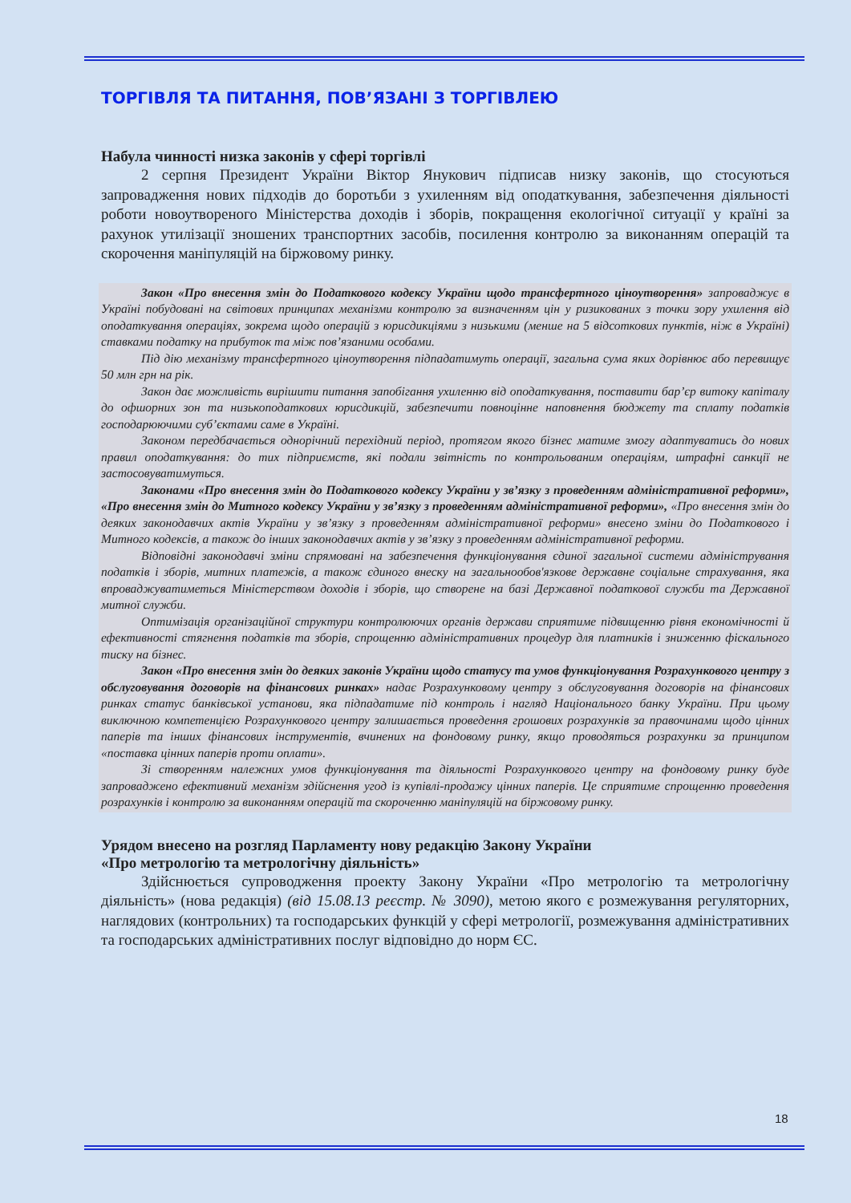ТОРГІВЛЯ ТА ПИТАННЯ, ПОВ’ЯЗАНІ З ТОРГІВЛЕЮ
Набула чинності низка законів у сфері торгівлі
2 серпня Президент України Віктор Янукович підписав низку законів, що стосуються запровадження нових підходів до боротьби з ухиленням від оподаткування, забезпечення діяльності роботи новоутвореного Міністерства доходів і зборів, покращення екологічної ситуації у країні за рахунок утилізації зношених транспортних засобів, посилення контролю за виконанням операцій та скорочення маніпуляцій на біржовому ринку.
Закон «Про внесення змін до Податкового кодексу України щодо трансфертного ціноутворення» запроваджує в Україні побудовані на світових принципах механізми контролю за визначенням цін у ризикованих з точки зору ухилення від оподаткування операціях, зокрема щодо операцій з юрисдикціями з низькими (менше на 5 відсоткових пунктів, ніж в Україні) ставками податку на прибуток та між пов’язаними особами.
Під дію механізму трансфертного ціноутворення підпадатимуть операції, загальна сума яких дорівнює або перевищує 50 млн грн на рік.
Закон дає можливість вирішити питання запобігання ухиленню від оподаткування, поставити бар’єр витоку капіталу до офшорних зон та низькоподаткових юрисдикцій, забезпечити повноцінне наповнення бюджету та сплату податків господарюючими суб’єктами саме в Україні.
Законом передбачається однорічний перехідний період, протягом якого бізнес матиме змогу адаптуватись до нових правил оподаткування: до тих підприємств, які подали звітність по контрольованим операціям, штрафні санкції не застосовуватимуться.
Законами «Про внесення змін до Податкового кодексу України у зв’язку з проведенням адміністративної реформи», «Про внесення змін до Митного кодексу України у зв’язку з проведенням адміністративної реформи», «Про внесення змін до деяких законодавчих актів України у зв’язку з проведенням адміністративної реформи» внесено зміни до Податкового і Митного кодексів, а також до інших законодавчих актів у зв’язку з проведенням адміністративної реформи.
Відповідні законодавчі зміни спрямовані на забезпечення функціонування єдиної загальної системи адміністрування податків і зборів, митних платежів, а також єдиного внеску на загальнообов'язкове державне соціальне страхування, яка впроваджуватиметься Міністерством доходів і зборів, що створене на базі Державної податкової служби та Державної митної служби.
Оптимізація організаційної структури контролюючих органів держави сприятиме підвищенню рівня економічності й ефективності стягнення податків та зборів, спрощенню адміністративних процедур для платників і зниженню фіскального тиску на бізнес.
Закон «Про внесення змін до деяких законів України щодо статусу та умов функціонування Розрахункового центру з обслуговування договорів на фінансових ринках» надає Розрахунковому центру з обслуговування договорів на фінансових ринках статус банківської установи, яка підпадатиме під контроль і нагляд Національного банку України. При цьому виключною компетенцією Розрахункового центру залишається проведення грошових розрахунків за правочинами щодо цінних паперів та інших фінансових інструментів, вчинених на фондовому ринку, якщо проводяться розрахунки за принципом «поставка цінних паперів проти оплати».
Зі створенням належних умов функціонування та діяльності Розрахункового центру на фондовому ринку буде запроваджено ефективний механізм здійснення угод із купівлі-продажу цінних паперів. Це сприятиме спрощенню проведення розрахунків і контролю за виконанням операцій та скороченню маніпуляцій на біржовому ринку.
Урядом внесено на розгляд Парламенту нову редакцію Закону України
«Про метрологію та метрологічну діяльність»
Здійснюється супроводження проекту Закону України «Про метрологію та метрологічну діяльність» (нова редакція) (від 15.08.13 реєстр. № 3090), метою якого є розмежування регуляторних, наглядових (контрольних) та господарських функцій у сфері метрології, розмежування адміністративних та господарських адміністративних послуг відповідно до норм ЄС.
18